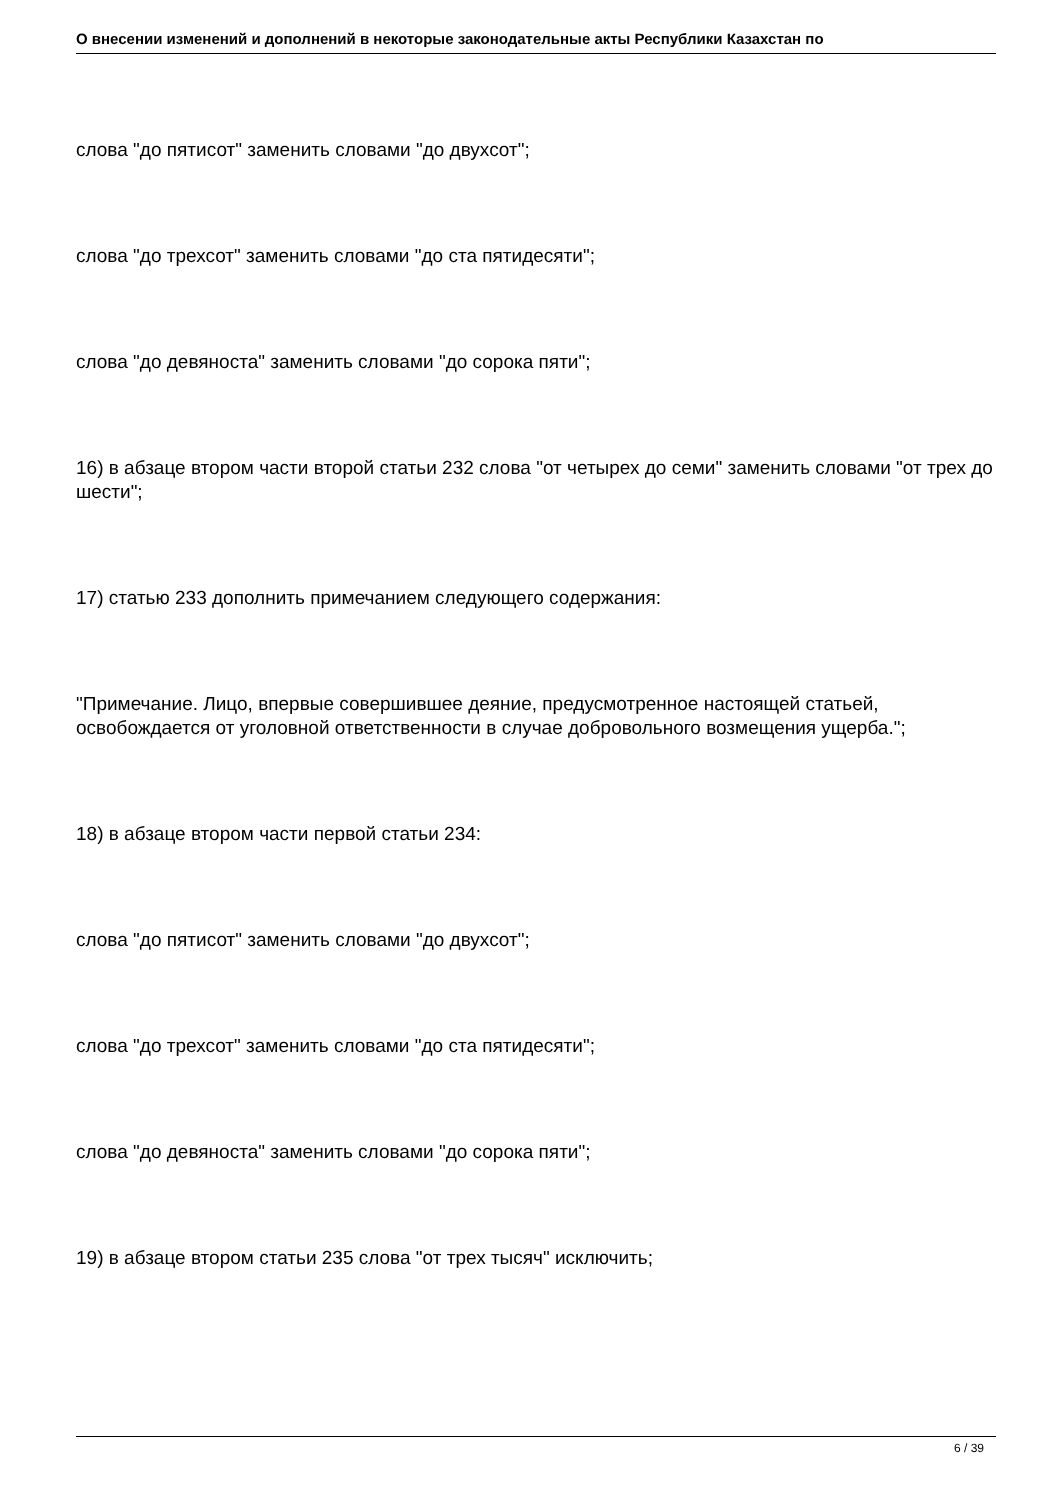О внесении изменений и дополнений в некоторые законодательные акты Республики Казахстан по
слова "до пятисот" заменить словами "до двухсот";
слова "до трехсот" заменить словами "до ста пятидесяти";
слова "до девяноста" заменить словами "до сорока пяти";
16) в абзаце втором части второй статьи 232 слова "от четырех до семи" заменить словами "от трех до шести";
17) статью 233 дополнить примечанием следующего содержания:
"Примечание. Лицо, впервые совершившее деяние, предусмотренное настоящей статьей, освобождается от уголовной ответственности в случае добровольного возмещения ущерба.";
18) в абзаце втором части первой статьи 234:
слова "до пятисот" заменить словами "до двухсот";
слова "до трехсот" заменить словами "до ста пятидесяти";
слова "до девяноста" заменить словами "до сорока пяти";
19) в абзаце втором статьи 235 слова "от трех тысяч" исключить;
6 / 39